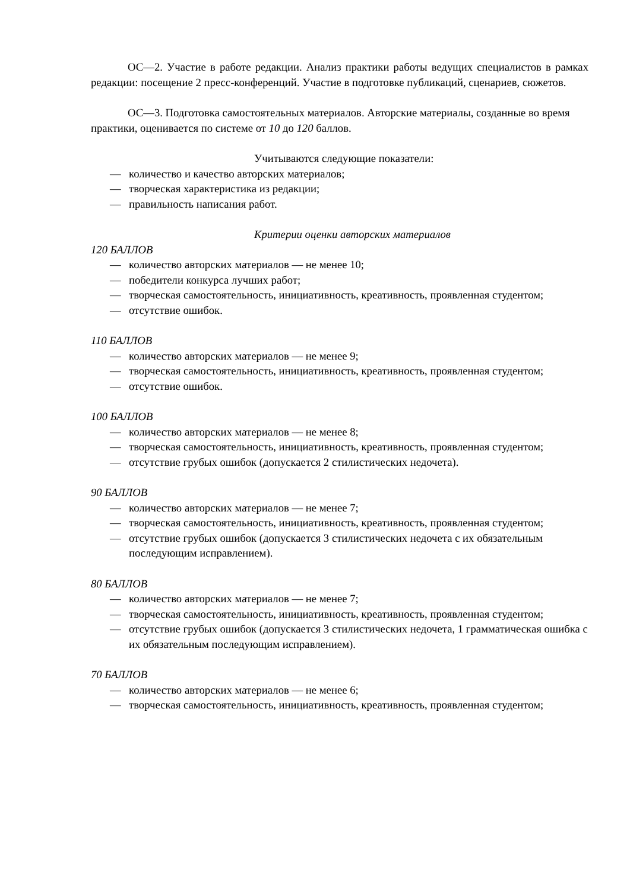ОС—2. Участие в работе редакции. Анализ практики работы ведущих специалистов в рамках редакции: посещение 2 пресс-конференций. Участие в подготовке публикаций, сценариев, сюжетов.
ОС—3. Подготовка самостоятельных материалов. Авторские материалы, созданные во время практики, оценивается по системе от 10 до 120 баллов.
Учитываются следующие показатели:
— количество и качество авторских материалов;
— творческая характеристика из редакции;
— правильность написания работ.
Критерии оценки авторских материалов
120 БАЛЛОВ
— количество авторских материалов — не менее 10;
— победители конкурса лучших работ;
— творческая самостоятельность, инициативность, креативность, проявленная студентом;
— отсутствие ошибок.
110 БАЛЛОВ
— количество авторских материалов — не менее 9;
— творческая самостоятельность, инициативность, креативность, проявленная студентом;
— отсутствие ошибок.
100 БАЛЛОВ
— количество авторских материалов — не менее 8;
— творческая самостоятельность, инициативность, креативность, проявленная студентом;
— отсутствие грубых ошибок (допускается 2 стилистических недочета).
90 БАЛЛОВ
— количество авторских материалов — не менее 7;
— творческая самостоятельность, инициативность, креативность, проявленная студентом;
— отсутствие грубых ошибок (допускается 3 стилистических недочета с их обязательным последующим исправлением).
80 БАЛЛОВ
— количество авторских материалов — не менее 7;
— творческая самостоятельность, инициативность, креативность, проявленная студентом;
— отсутствие грубых ошибок (допускается 3 стилистических недочета, 1 грамматическая ошибка с их обязательным последующим исправлением).
70 БАЛЛОВ
— количество авторских материалов — не менее 6;
— творческая самостоятельность, инициативность, креативность, проявленная студентом;